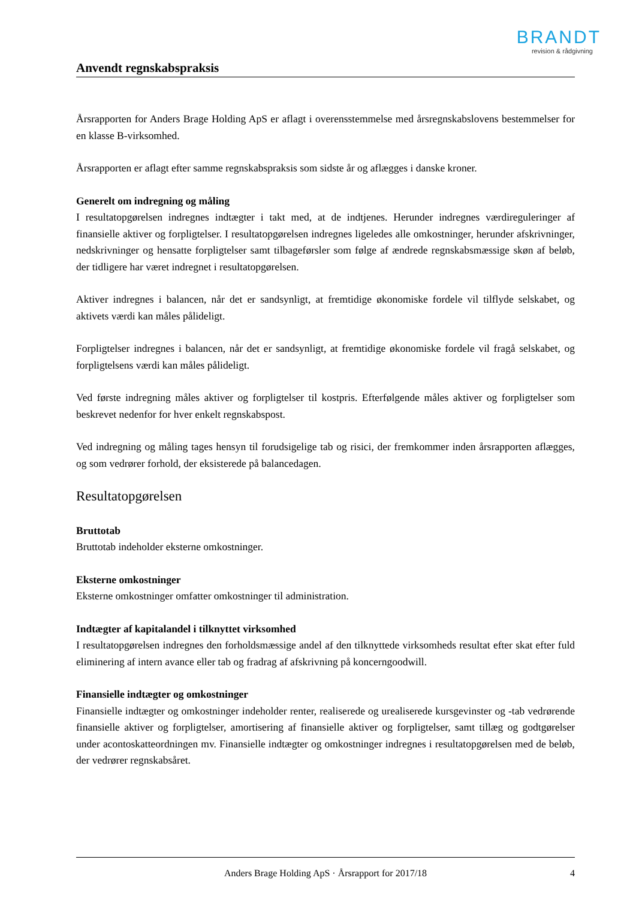BRANDT
revision & rådgivning
Anvendt regnskabspraksis
Årsrapporten for Anders Brage Holding ApS er aflagt i overensstemmelse med årsregnskabslovens bestemmelser for en klasse B-virksomhed.
Årsrapporten er aflagt efter samme regnskabspraksis som sidste år og aflægges i danske kroner.
Generelt om indregning og måling
I resultatopgørelsen indregnes indtægter i takt med, at de indtjenes. Herunder indregnes værdireguleringer af finansielle aktiver og forpligtelser. I resultatopgørelsen indregnes ligeledes alle omkostninger, herunder afskrivninger, nedskrivninger og hensatte forpligtelser samt tilbageførsler som følge af ændrede regnskabsmæssige skøn af beløb, der tidligere har været indregnet i resultatopgørelsen.
Aktiver indregnes i balancen, når det er sandsynligt, at fremtidige økonomiske fordele vil tilflyde selskabet, og aktivets værdi kan måles pålideligt.
Forpligtelser indregnes i balancen, når det er sandsynligt, at fremtidige økonomiske fordele vil fragå selskabet, og forpligtelsens værdi kan måles pålideligt.
Ved første indregning måles aktiver og forpligtelser til kostpris. Efterfølgende måles aktiver og forpligtelser som beskrevet nedenfor for hver enkelt regnskabspost.
Ved indregning og måling tages hensyn til forudsigelige tab og risici, der fremkommer inden årsrapporten aflægges, og som vedrører forhold, der eksisterede på balancedagen.
Resultatopgørelsen
Bruttotab
Bruttotab indeholder eksterne omkostninger.
Eksterne omkostninger
Eksterne omkostninger omfatter omkostninger til administration.
Indtægter af kapitalandel i tilknyttet virksomhed
I resultatopgørelsen indregnes den forholdsmæssige andel af den tilknyttede virksomheds resultat efter skat efter fuld eliminering af intern avance eller tab og fradrag af afskrivning på koncerngoodwill.
Finansielle indtægter og omkostninger
Finansielle indtægter og omkostninger indeholder renter, realiserede og urealiserede kursgevinster og -tab vedrørende finansielle aktiver og forpligtelser, amortisering af finansielle aktiver og forpligtelser, samt tillæg og godtgørelser under acontoskatteordningen mv. Finansielle indtægter og omkostninger indregnes i resultatopgørelsen med de beløb, der vedrører regnskabsåret.
Anders Brage Holding ApS · Årsrapport for 2017/18 4